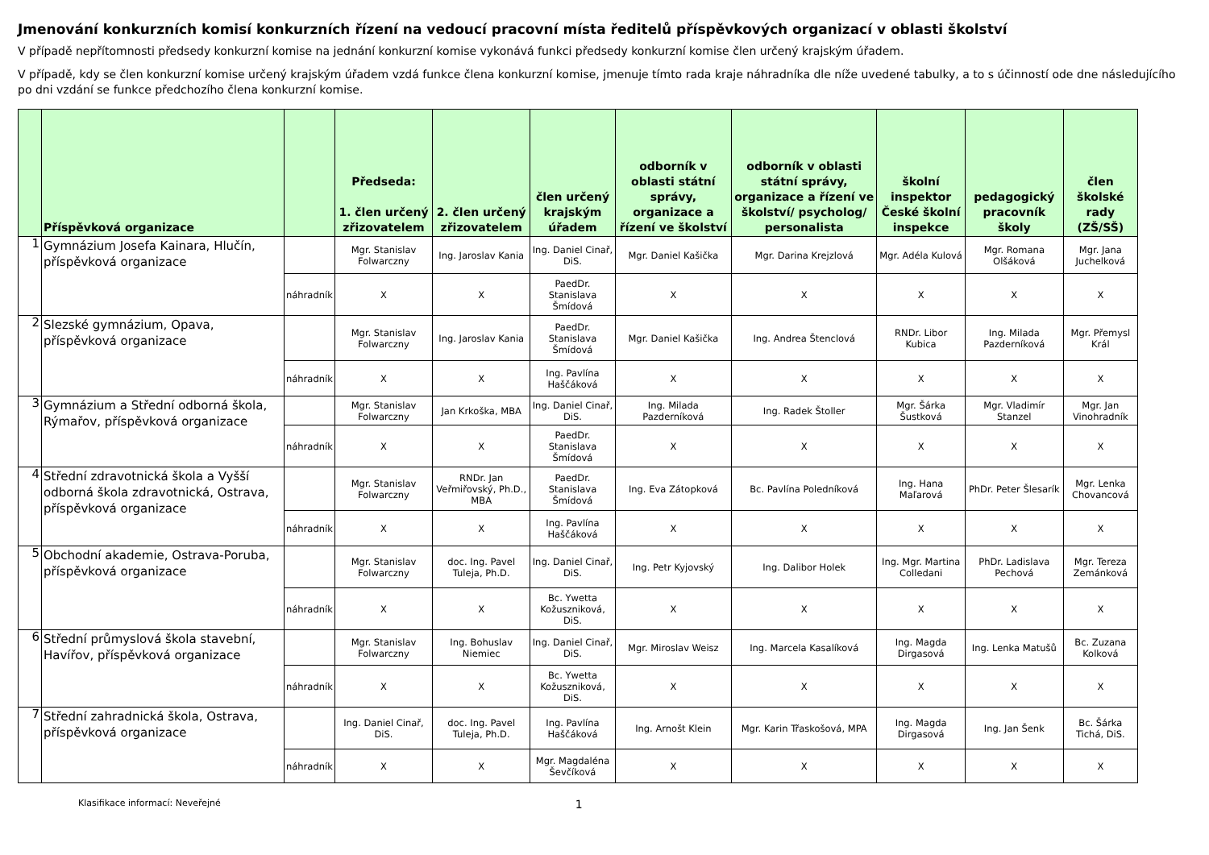Jmenování konkurzních komisí konkurzních řízení na vedoucí pracovní místa ředitelů příspěvkových organizací v oblasti školství
V případě nepřítomnosti předsedy konkurzní komise na jednání konkurzní komise vykonává funkci předsedy konkurzní komise člen určený krajským úřadem.
V případě, kdy se člen konkurzní komise určený krajským úřadem vzdá funkce člena konkurzní komise, jmenuje tímto rada kraje náhradníka dle níže uvedené tabulky, a to s účinností ode dne následujícího po dni vzdání se funkce předchozího člena konkurzní komise.
| | Příspěvková organizace | | Předseda: 1. člen určený zřizovatelem | 2. člen určený zřizovatelem | člen určený krajským úřadem | odborník v oblasti státní správy, organizace a řízení ve školství | odborník v oblasti státní správy, organizace a řízení ve školství/ psycholog/ personalista | školní inspektor České školní inspekce | pedagogický pracovník školy | člen školské rady (ZŠ/SŠ) |
| --- | --- | --- | --- | --- | --- | --- | --- | --- | --- | --- |
| 1 | Gymnázium Josefa Kainara, Hlučín, příspěvková organizace | | Mgr. Stanislav Folwarczny | Ing. Jaroslav Kania | Ing. Daniel Cinař, DiS. | Mgr. Daniel Kašička | Mgr. Darina Krejzlová | Mgr. Adéla Kulová | Mgr. Romana Olšáková | Mgr. Jana Juchelková |
| | | náhradník | X | X | PaedDr. Stanislava Šmídová | X | X | X | X | X |
| 2 | Slezské gymnázium, Opava, příspěvková organizace | | Mgr. Stanislav Folwarczny | Ing. Jaroslav Kania | PaedDr. Stanislava Šmídová | Mgr. Daniel Kašička | Ing. Andrea Štenclová | RNDr. Libor Kubica | Ing. Milada Pazderníková | Mgr. Přemysl Král |
| | | náhradník | X | X | Ing. Pavlína Haščáková | X | X | X | X | X |
| 3 | Gymnázium a Střední odborná škola, Rýmařov, příspěvková organizace | | Mgr. Stanislav Folwarczny | Jan Krkoška, MBA | Ing. Daniel Cinař, DiS. | Ing. Milada Pazderníková | Ing. Radek Štoller | Mgr. Šárka Šustková | Mgr. Vladimír Stanzel | Mgr. Jan Vinohradník |
| | | náhradník | X | X | PaedDr. Stanislava Šmídová | X | X | X | X | X |
| 4 | Střední zdravotnická škola a Vyšší odborná škola zdravotnická, Ostrava, příspěvková organizace | | Mgr. Stanislav Folwarczny | RNDr. Jan Veřmiřovský, Ph.D., MBA | PaedDr. Stanislava Šmídová | Ing. Eva Zátopková | Bc. Pavlína Poledníková | Ing. Hana Maľarová | PhDr. Peter Šlesarík | Mgr. Lenka Chovancová |
| | | náhradník | X | X | Ing. Pavlína Haščáková | X | X | X | X | X |
| 5 | Obchodní akademie, Ostrava-Poruba, příspěvková organizace | | Mgr. Stanislav Folwarczny | doc. Ing. Pavel Tuleja, Ph.D. | Ing. Daniel Cinař, DiS. | Ing. Petr Kyjovský | Ing. Dalibor Holek | Ing. Mgr. Martina Colledani | PhDr. Ladislava Pechová | Mgr. Tereza Zemánková |
| | | náhradník | X | X | Bc. Ywetta Kožuszniková, DiS. | X | X | X | X | X |
| 6 | Střední průmyslová škola stavební, Havířov, příspěvková organizace | | Mgr. Stanislav Folwarczny | Ing. Bohuslav Niemiec | Ing. Daniel Cinař, DiS. | Mgr. Miroslav Weisz | Ing. Marcela Kasalíková | Ing. Magda Dirgasová | Ing. Lenka Matušů | Bc. Zuzana Kolková |
| | | náhradník | X | X | Bc. Ywetta Kožuszniková, DiS. | X | X | X | X | X |
| 7 | Střední zahradnická škola, Ostrava, příspěvková organizace | | Ing. Daniel Cinař, DiS. | doc. Ing. Pavel Tuleja, Ph.D. | Ing. Pavlína Haščáková | Ing. Arnošt Klein | Mgr. Karin Třaskošová, MPA | Ing. Magda Dirgasová | Ing. Jan Šenk | Bc. Šárka Tichá, DiS. |
| | | náhradník | X | X | Mgr. Magdaléna Ševčíková | X | X | X | X | X |
Klasifikace informací: Neveřejné 1